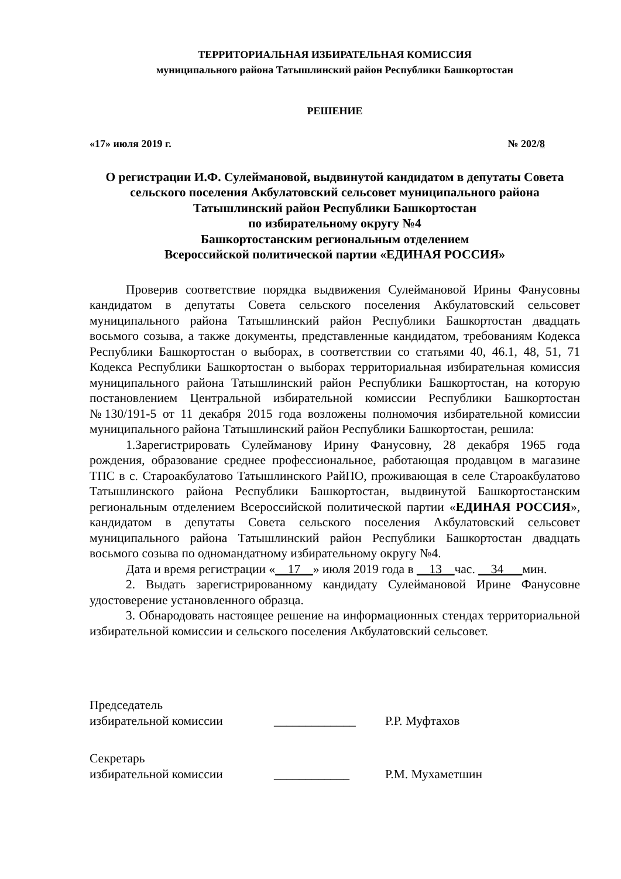ТЕРРИТОРИАЛЬНАЯ ИЗБИРАТЕЛЬНАЯ КОМИССИЯ
муниципального района Татышлинский район Республики Башкортостан
РЕШЕНИЕ
«17» июля 2019 г. № 202/8
О регистрации И.Ф. Сулеймановой, выдвинутой кандидатом в депутаты Совета сельского поселения Акбулатовский сельсовет муниципального района Татышлинский район Республики Башкортостан
по избирательному округу №4
Башкортостанским региональным отделением
Всероссийской политической партии «ЕДИНАЯ РОССИЯ»
Проверив соответствие порядка выдвижения Сулеймановой Ирины Фанусовны кандидатом в депутаты Совета сельского поселения Акбулатовский сельсовет муниципального района Татышлинский район Республики Башкортостан двадцать восьмого созыва, а также документы, представленные кандидатом, требованиям Кодекса Республики Башкортостан о выборах, в соответствии со статьями 40, 46.1, 48, 51, 71 Кодекса Республики Башкортостан о выборах территориальная избирательная комиссия муниципального района Татышлинский район Республики Башкортостан, на которую постановлением Центральной избирательной комиссии Республики Башкортостан №130/191-5 от 11 декабря 2015 года возложены полномочия избирательной комиссии муниципального района Татышлинский район Республики Башкортостан, решила:
1.Зарегистрировать Сулейманову Ирину Фанусовну, 28 декабря 1965 года рождения, образование среднее профессиональное, работающая продавцом в магазине ТПС в с. Староакбулатово Татышлинского РайПО, проживающая в селе Староакбулатово Татышлинского района Республики Башкортостан, выдвинутой Башкортостанским региональным отделением Всероссийской политической партии «ЕДИНАЯ РОССИЯ», кандидатом в депутаты Совета сельского поселения Акбулатовский сельсовет муниципального района Татышлинский район Республики Башкортостан двадцать восьмого созыва по одномандатному избирательному округу №4.
Дата и время регистрации «__17__» июля 2019 года в __13__час. __34___мин.
2. Выдать зарегистрированному кандидату Сулеймановой Ирине Фанусовне удостоверение установленного образца.
3. Обнародовать настоящее решение на информационных стендах территориальной избирательной комиссии и сельского поселения Акбулатовский сельсовет.
Председатель
избирательной комиссии _____________ Р.Р. Муфтахов
Секретарь
избирательной комиссии ____________ Р.М. Мухаметшин